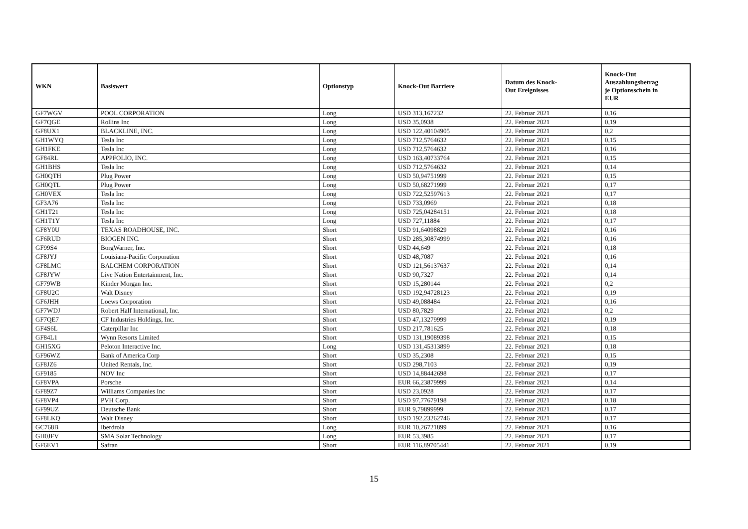| WKN | Basiswert | Optionstyp | Knock-Out Barriere | Datum des Knock- Out Ereignisses | Knock-Out Auszahlungsbetrag je Optionsschein in EUR |
| --- | --- | --- | --- | --- | --- |
| GF7WGV | POOL CORPORATION | Long | USD 313,167232 | 22. Februar 2021 | 0,16 |
| GF7QGE | Rollins Inc | Long | USD 35,0938 | 22. Februar 2021 | 0,19 |
| GF8UX1 | BLACKLINE, INC. | Long | USD 122,40104905 | 22. Februar 2021 | 0,2 |
| GH1WYQ | Tesla Inc | Long | USD 712,5764632 | 22. Februar 2021 | 0,15 |
| GH1FKE | Tesla Inc | Long | USD 712,5764632 | 22. Februar 2021 | 0,16 |
| GF84RL | APPFOLIO, INC. | Long | USD 163,40733764 | 22. Februar 2021 | 0,15 |
| GH1BHS | Tesla Inc | Long | USD 712,5764632 | 22. Februar 2021 | 0,14 |
| GH0QTH | Plug Power | Long | USD 50,94751999 | 22. Februar 2021 | 0,15 |
| GH0QTL | Plug Power | Long | USD 50,68271999 | 22. Februar 2021 | 0,17 |
| GH0VEX | Tesla Inc | Long | USD 722,52597613 | 22. Februar 2021 | 0,17 |
| GF3A76 | Tesla Inc | Long | USD 733,0969 | 22. Februar 2021 | 0,18 |
| GH1T21 | Tesla Inc | Long | USD 725,04284151 | 22. Februar 2021 | 0,18 |
| GH1T1Y | Tesla Inc | Long | USD 727,11884 | 22. Februar 2021 | 0,17 |
| GF8Y0U | TEXAS ROADHOUSE, INC. | Short | USD 91,64098829 | 22. Februar 2021 | 0,16 |
| GF6RUD | BIOGEN INC. | Short | USD 285,30874999 | 22. Februar 2021 | 0,16 |
| GF99S4 | BorgWarner, Inc. | Short | USD 44,649 | 22. Februar 2021 | 0,18 |
| GF8JYJ | Louisiana-Pacific Corporation | Short | USD 48,7087 | 22. Februar 2021 | 0,16 |
| GF8LMC | BALCHEM CORPORATION | Short | USD 121,56137637 | 22. Februar 2021 | 0,14 |
| GF8JYW | Live Nation Entertainment, Inc. | Short | USD 90,7327 | 22. Februar 2021 | 0,14 |
| GF79WB | Kinder Morgan Inc. | Short | USD 15,280144 | 22. Februar 2021 | 0,2 |
| GF8U2C | Walt Disney | Short | USD 192,94728123 | 22. Februar 2021 | 0,19 |
| GF6JHH | Loews Corporation | Short | USD 49,088484 | 22. Februar 2021 | 0,16 |
| GF7WDJ | Robert Half International, Inc. | Short | USD 80,7829 | 22. Februar 2021 | 0,2 |
| GF7QE7 | CF Industries Holdings, Inc. | Short | USD 47,13279999 | 22. Februar 2021 | 0,19 |
| GF4S6L | Caterpillar Inc | Short | USD 217,781625 | 22. Februar 2021 | 0,18 |
| GF84L1 | Wynn Resorts Limited | Short | USD 131,19089398 | 22. Februar 2021 | 0,15 |
| GH15XG | Peloton Interactive Inc. | Long | USD 131,45313899 | 22. Februar 2021 | 0,18 |
| GF96WZ | Bank of America Corp | Short | USD 35,2308 | 22. Februar 2021 | 0,15 |
| GF8JZ6 | United Rentals, Inc. | Short | USD 298,7103 | 22. Februar 2021 | 0,19 |
| GF9185 | NOV Inc | Short | USD 14,88442698 | 22. Februar 2021 | 0,17 |
| GF8VPA | Porsche | Short | EUR 66,23879999 | 22. Februar 2021 | 0,14 |
| GF89Z7 | Williams Companies Inc | Short | USD 23,0928 | 22. Februar 2021 | 0,17 |
| GF8VP4 | PVH Corp. | Short | USD 97,77679198 | 22. Februar 2021 | 0,18 |
| GF99UZ | Deutsche Bank | Short | EUR 9,79899999 | 22. Februar 2021 | 0,17 |
| GF8LKQ | Walt Disney | Short | USD 192,23262746 | 22. Februar 2021 | 0,17 |
| GC768B | Iberdrola | Long | EUR 10,26721899 | 22. Februar 2021 | 0,16 |
| GH0JFV | SMA Solar Technology | Long | EUR 53,3985 | 22. Februar 2021 | 0,17 |
| GF6EV1 | Safran | Short | EUR 116,89705441 | 22. Februar 2021 | 0,19 |
15